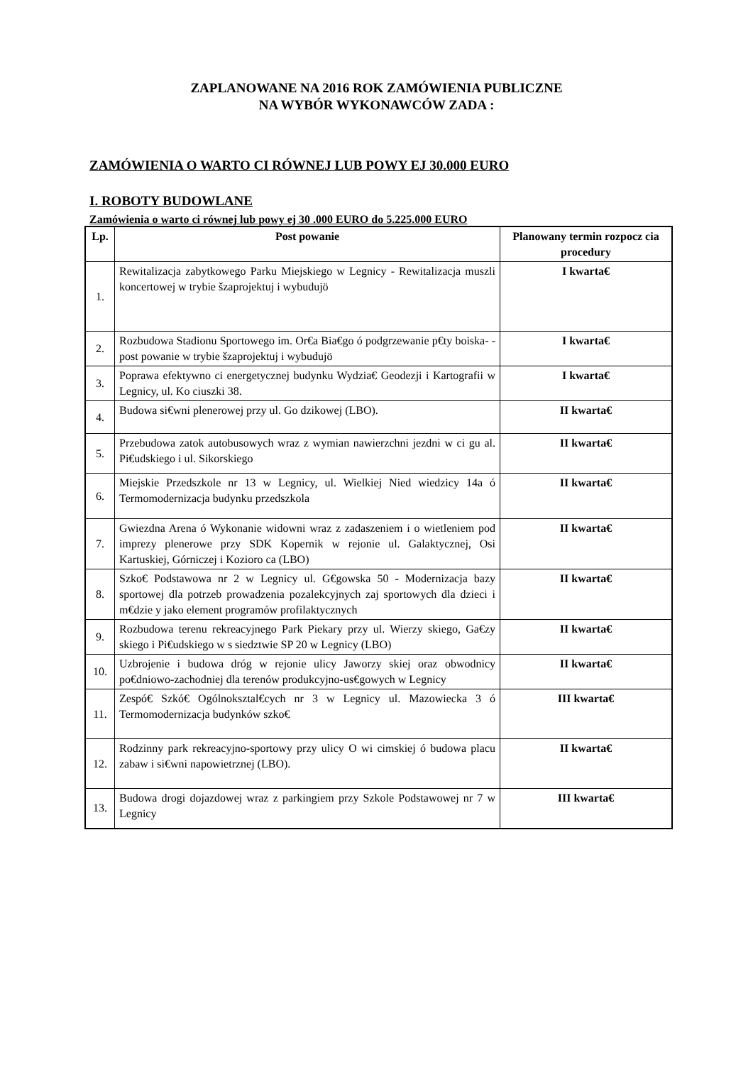ZAPLANOWANE NA 2016 ROK ZAMÓWIENIA PUBLICZNE
NA WYBÓR WYKONAWCÓW ZADA :
ZAMÓWIENIA O WARTO CI RÓWNEJ LUB POWY EJ 30.000 EURO
I. ROBOTY BUDOWLANE
Zamówienia o warto ci równej lub powy ej 30 .000 EURO do 5.225.000 EURO
| Lp. | Post powanie | Planowany termin rozpocz cia procedury |
| --- | --- | --- |
| 1. | Rewitalizacja zabytkowego Parku Miejskiego w Legnicy - Rewitalizacja muszli koncertowej w trybie šzaprojektuj i wybudujö | I kwarta€ |
| 2. | Rozbudowa Stadionu Sportowego im. Or€a Bia€go ó podgrzewanie p€ty boiska- -post powanie w trybie šzaprojektuj i wybudujö | I kwarta€ |
| 3. | Poprawa efektywno ci energetycznej budynku Wydzia€ Geodezji i Kartografii w Legnicy, ul. Ko ciuszki 38. | I kwarta€ |
| 4. | Budowa si€wni plenerowej przy ul. Go dzikowej (LBO). | II kwarta€ |
| 5. | Przebudowa zatok autobusowych wraz z wymian nawierzchni jezdni w ci gu al. Pi€udskiego i ul. Sikorskiego | II kwarta€ |
| 6. | Miejskie Przedszkole nr 13 w Legnicy, ul. Wielkiej Nied wiedzicy 14a ó Termomodernizacja budynku przedszkola | II kwarta€ |
| 7. | Gwiezdna Arena ó Wykonanie widowni wraz z zadaszeniem i o wietleniem pod imprezy plenerowe przy SDK Kopernik w rejonie ul. Galaktycznej, Osi Kartuskiej, Górniczej i Kozioro ca (LBO) | II kwarta€ |
| 8. | Szko€ Podstawowa nr 2 w Legnicy ul. G€gowska 50 - Modernizacja bazy sportowej dla potrzeb prowadzenia pozalekcyjnych zaj sportowych dla dzieci i m€dzie y jako element programów profilaktycznych | II kwarta€ |
| 9. | Rozbudowa terenu rekreacyjnego Park Piekary przy ul. Wierzy skiego, Ga€zy skiego i Pi€udskiego w s siedztwie SP 20 w Legnicy (LBO) | II kwarta€ |
| 10. | Uzbrojenie i budowa dróg w rejonie ulicy Jaworzy skiej oraz obwodnicy po€dniowo-zachodniej dla terenów produkcyjno-us€gowych w Legnicy | II kwarta€ |
| 11. | Zespó€ Szkó€ Ogólnoksztal€cych nr 3 w Legnicy ul. Mazowiecka 3 ó Termomodernizacja budynków szko€ | III kwarta€ |
| 12. | Rodzinny park rekreacyjno-sportowy przy ulicy O wi cimskiej ó budowa placu zabaw i si€wni napowietrznej (LBO). | II kwarta€ |
| 13. | Budowa drogi dojazdowej wraz z parkingiem przy Szkole Podstawowej nr 7 w Legnicy | III kwarta€ |